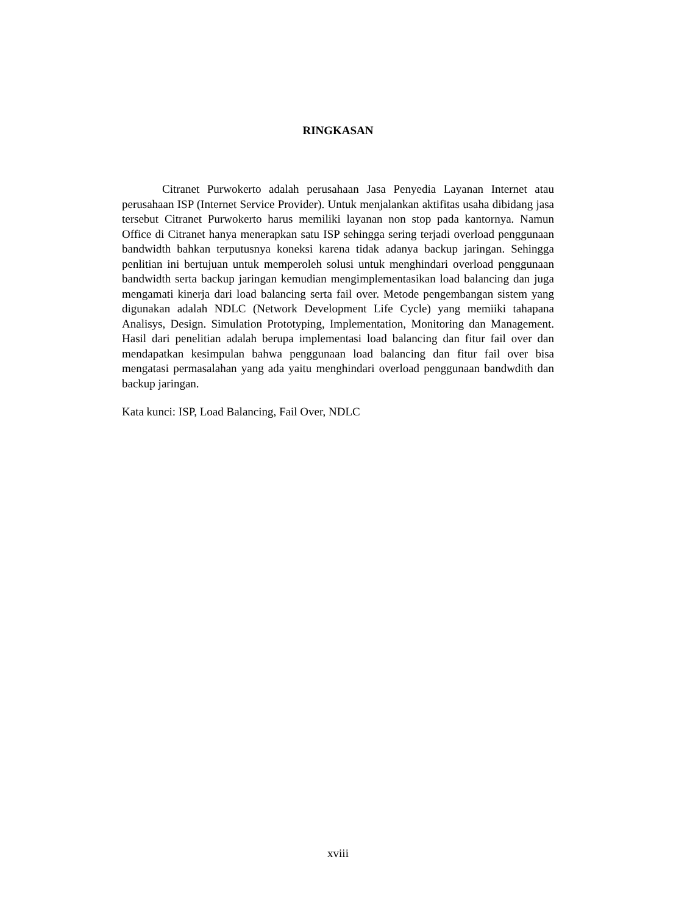RINGKASAN
Citranet Purwokerto adalah perusahaan Jasa Penyedia Layanan Internet atau perusahaan ISP (Internet Service Provider). Untuk menjalankan aktifitas usaha dibidang jasa tersebut Citranet Purwokerto harus memiliki layanan non stop pada kantornya. Namun Office di Citranet hanya menerapkan satu ISP sehingga sering terjadi overload penggunaan bandwidth bahkan terputusnya koneksi karena tidak adanya backup jaringan. Sehingga penlitian ini bertujuan untuk memperoleh solusi untuk menghindari overload penggunaan bandwidth serta backup jaringan kemudian mengimplementasikan load balancing dan juga mengamati kinerja dari load balancing serta fail over. Metode pengembangan sistem yang digunakan adalah NDLC (Network Development Life Cycle) yang memiiki tahapana Analisys, Design. Simulation Prototyping, Implementation, Monitoring dan Management. Hasil dari penelitian adalah berupa implementasi load balancing dan fitur fail over dan mendapatkan kesimpulan bahwa penggunaan load balancing dan fitur fail over bisa mengatasi permasalahan yang ada yaitu menghindari overload penggunaan bandwdith dan backup jaringan.
Kata kunci: ISP, Load Balancing, Fail Over, NDLC
xviii